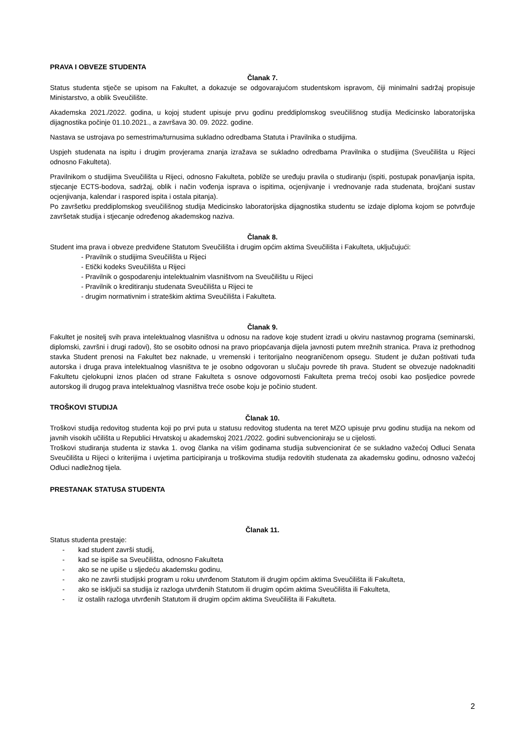PRAVA I OBVEZE STUDENTA
Članak 7.
Status studenta stječe se upisom na Fakultet, a dokazuje se odgovarajućom studentskom ispravom, čiji minimalni sadržaj propisuje Ministarstvo, a oblik Sveučilište.
Akademska 2021./2022. godina, u kojoj student upisuje prvu godinu preddiplomskog sveučilišnog studija Medicinsko laboratorijska dijagnostika počinje 01.10.2021., a završava 30. 09. 2022. godine.
Nastava se ustrojava po semestrima/turnusima sukladno odredbama Statuta i Pravilnika o studijima.
Uspjeh studenata na ispitu i drugim provjerama znanja izražava se sukladno odredbama Pravilnika o studijima (Sveučilišta u Rijeci odnosno Fakulteta).
Pravilnikom o studijima Sveučilišta u Rijeci, odnosno Fakulteta, pobliže se uređuju pravila o studiranju (ispiti, postupak ponavljanja ispita, stjecanje ECTS-bodova, sadržaj, oblik i način vođenja isprava o ispitima, ocjenjivanje i vrednovanje rada studenata, brojčani sustav ocjenjivanja, kalendar i raspored ispita i ostala pitanja).
Po završetku preddiplomskog sveučilišnog studija Medicinsko laboratorijska dijagnostika studentu se izdaje diploma kojom se potvrđuje završetak studija i stjecanje određenog akademskog naziva.
Članak 8.
Student ima prava i obveze predviđene Statutom Sveučilišta i drugim općim aktima Sveučilišta i Fakulteta, uključujući:
- Pravilnik o studijima Sveučilišta u Rijeci
- Etički kodeks Sveučilišta u Rijeci
- Pravilnik o gospodarenju intelektualnim vlasništvom na Sveučilištu u Rijeci
- Pravilnik o kreditiranju studenata Sveučilišta u Rijeci te
- drugim normativnim i strateškim aktima Sveučilišta i Fakulteta.
Članak 9.
Fakultet je nositelj svih prava intelektualnog vlasništva u odnosu na radove koje student izradi u okviru nastavnog programa (seminarski, diplomski, završni i drugi radovi), što se osobito odnosi na pravo priopćavanja dijela javnosti putem mrežnih stranica. Prava iz prethodnog stavka Student prenosi na Fakultet bez naknade, u vremenski i teritorijalno neograničenom opsegu. Student je dužan poštivati tuđa autorska i druga prava intelektualnog vlasništva te je osobno odgovoran u slučaju povrede tih prava. Student se obvezuje nadoknaditi Fakultetu cjelokupni iznos plaćen od strane Fakulteta s osnove odgovornosti Fakulteta prema trećoj osobi kao posljedice povrede autorskog ili drugog prava intelektualnog vlasništva treće osobe koju je počinio student.
TROŠKOVI STUDIJA
Članak 10.
Troškovi studija redovitog studenta koji po prvi puta u statusu redovitog studenta na teret MZO upisuje prvu godinu studija na nekom od javnih visokih učilišta u Republici Hrvatskoj u akademskoj 2021./2022. godini subvencioniraju se u cijelosti.
Troškovi studiranja studenta iz stavka 1. ovog članka na višim godinama studija subvencionirat će se sukladno važećoj Odluci Senata Sveučilišta u Rijeci o kriterijima i uvjetima participiranja u troškovima studija redovitih studenata za akademsku godinu, odnosno važećoj Odluci nadležnog tijela.
PRESTANAK STATUSA STUDENTA
Članak 11.
Status studenta prestaje:
- kad student završi studij,
- kad se ispiše sa Sveučilišta, odnosno Fakulteta
- ako se ne upiše u sljedeću akademsku godinu,
- ako ne završi studijski program u roku utvrđenom Statutom ili drugim općim aktima Sveučilišta ili Fakulteta,
- ako se isključi sa studija iz razloga utvrđenih Statutom ili drugim općim aktima Sveučilišta ili Fakulteta,
- iz ostalih razloga utvrđenih Statutom ili drugim općim aktima Sveučilišta ili Fakulteta.
2